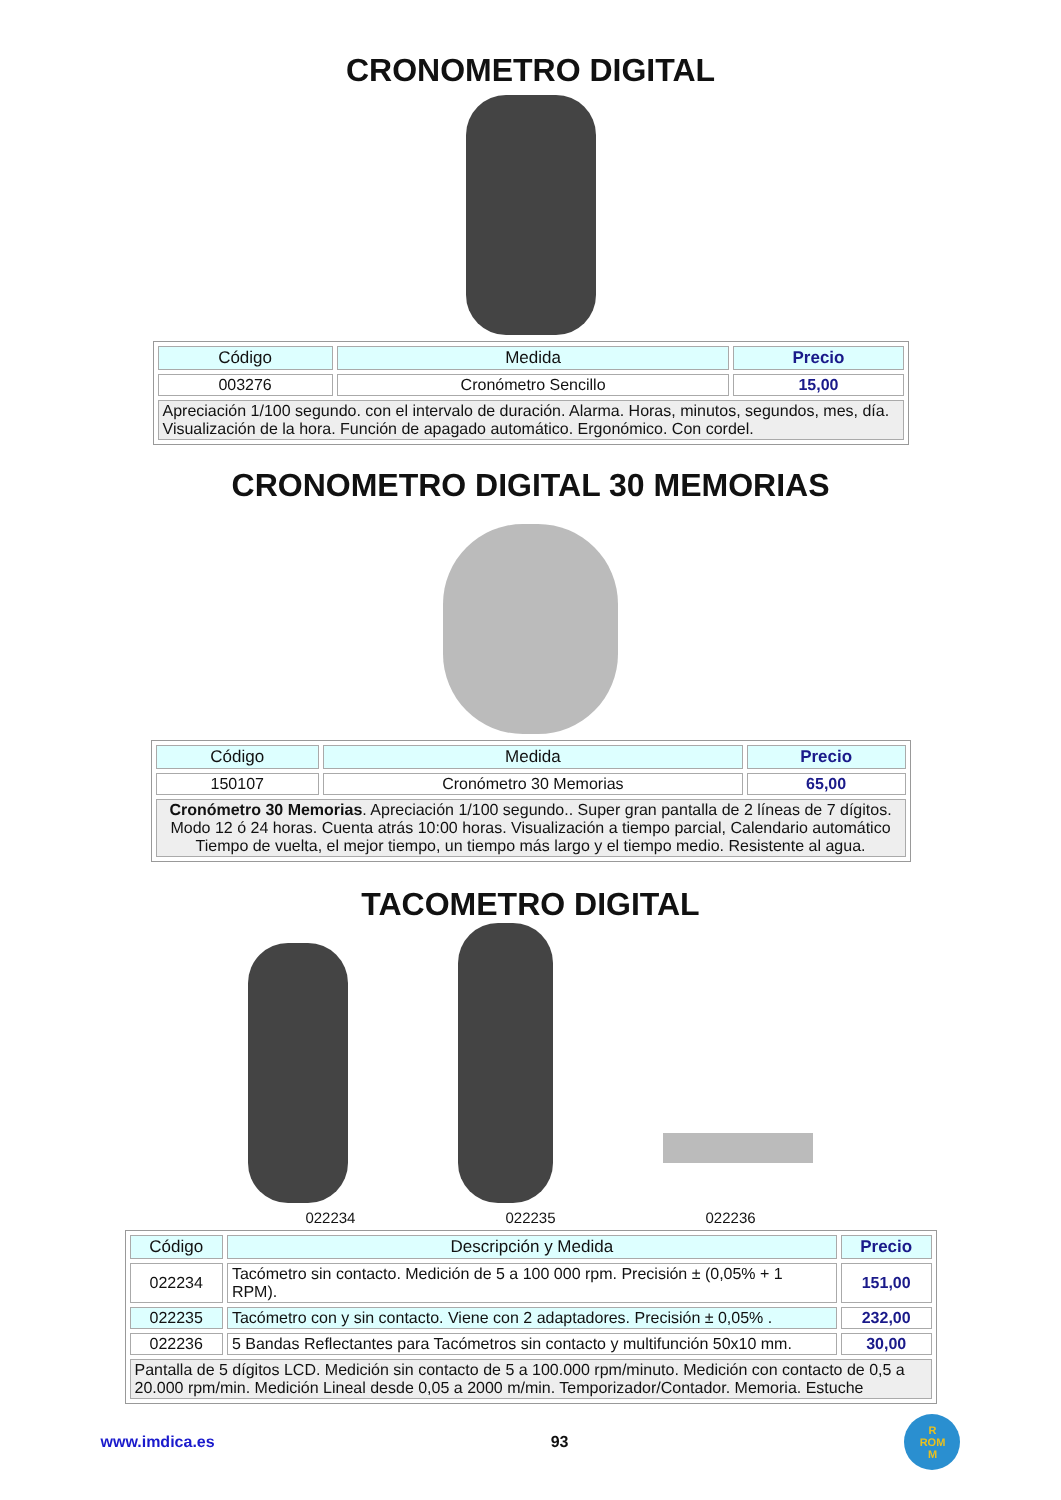CRONOMETRO DIGITAL
| Código | Medida | Precio |
| --- | --- | --- |
| 003276 | Cronómetro Sencillo | 15,00 |
| Apreciación 1/100 segundo. con el intervalo de duración. Alarma. Horas, minutos, segundos, mes, día. Visualización de la hora. Función de apagado automático. Ergonómico. Con cordel. | | |
CRONOMETRO DIGITAL 30 MEMORIAS
| Código | Medida | Precio |
| --- | --- | --- |
| 150107 | Cronómetro 30 Memorias | 65,00 |
| Cronómetro 30 Memorias . Apreciación 1/100 segundo.. Super gran pantalla de 2 líneas de 7 dígitos. Modo 12 ó 24 horas. Cuenta atrás 10:00 horas. Visualización a tiempo parcial, Calendario automático Tiempo de vuelta, el mejor tiempo, un tiempo más largo y el tiempo medio. Resistente al agua. | | |
TACOMETRO DIGITAL
022234 022235 022236
| Código | Descripción y Medida | Precio |
| --- | --- | --- |
| 022234 | Tacómetro sin contacto. Medición de 5 a 100 000 rpm. Precisión ± (0,05% + 1 RPM). | 151,00 |
| 022235 | Tacómetro con y sin contacto. Viene con 2 adaptadores. Precisión ± 0,05% . | 232,00 |
| 022236 | 5 Bandas Reflectantes para Tacómetros sin contacto y multifunción 50x10 mm. | 30,00 |
| Pantalla de 5 dígitos LCD. Medición sin contacto de 5 a 100.000 rpm/minuto. Medición con contacto de 0,5 a 20.000 rpm/min. Medición Lineal desde 0,05 a 2000 m/min. Temporizador/Contador. Memoria. Estuche | | |
www.imdica.es 93
R
ROM
M